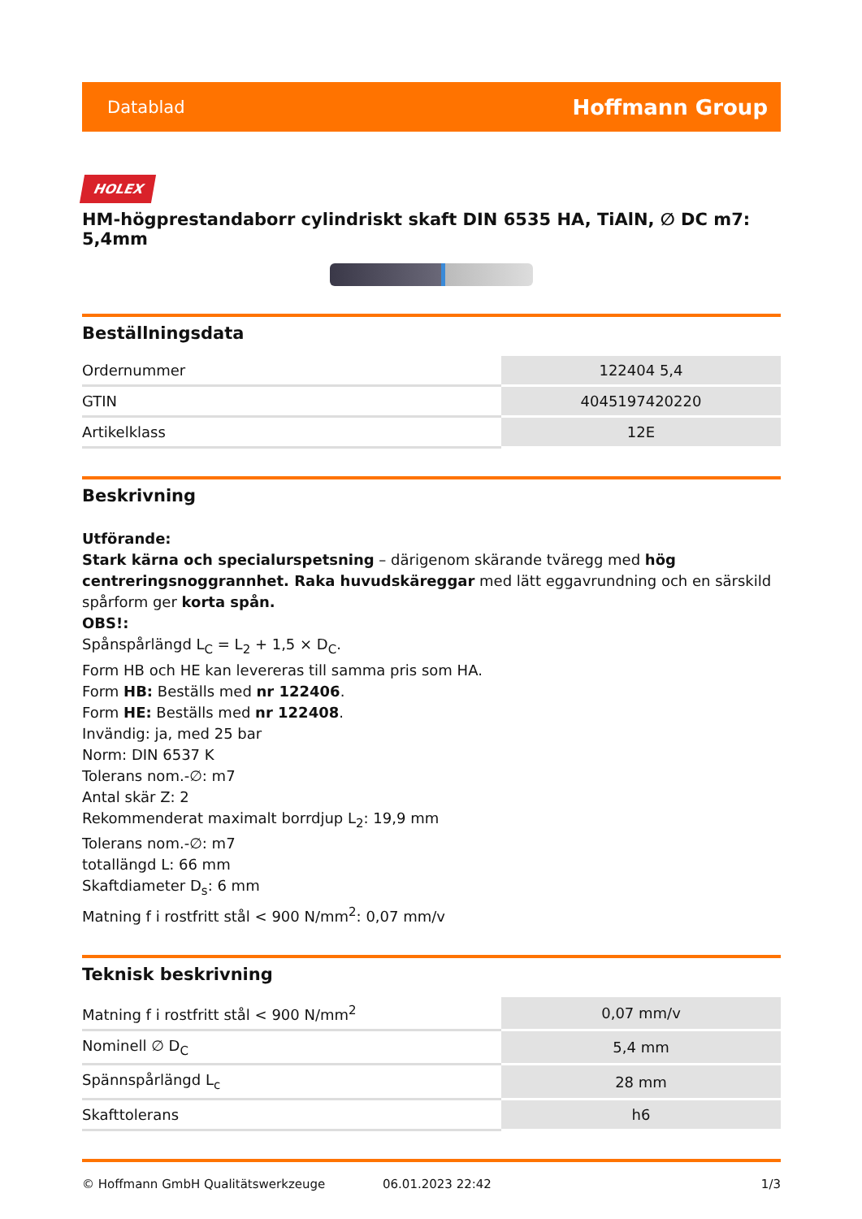Datablad Hoffmann Group
HOLEX
HM-högprestandaborr cylindriskt skaft DIN 6535 HA, TiAlN, ∅ DC m7: 5,4mm
Beställningsdata
| Ordernummer | 122404 5,4 |
| GTIN | 4045197420220 |
| Artikelklass | 12E |
Beskrivning
Utförande:
Stark kärna och specialurspetsning – därigenom skärande tväregg med hög centreringsnoggrannhet. Raka huvudskäreggar med lätt eggavrundning och en särskild spårform ger korta spån.
OBS!:
Spånspårlängd L<sub>C</sub> = L<sub>2</sub> + 1,5 × D<sub>C</sub>.
Form HB och HE kan levereras till samma pris som HA.
Form HB: Beställs med nr 122406.
Form HE: Beställs med nr 122408.
Invändig: ja, med 25 bar
Norm: DIN 6537 K
Tolerans nom.-∅: m7
Antal skär Z: 2
Rekommenderat maximalt borrdjup L<sub>2</sub>: 19,9 mm
Tolerans nom.-∅: m7
totallängd L: 66 mm
Skaftdiameter D<sub>s</sub>: 6 mm
Matning f i rostfritt stål < 900 N/mm<sup>2</sup>: 0,07 mm/v
Teknisk beskrivning
| Matning f i rostfritt stål < 900 N/mm<sup>2</sup> | 0,07 mm/v |
| Nominell ∅ D<sub>C</sub> | 5,4 mm |
| Spännspårlängd L<sub>c</sub> | 28 mm |
| Skafttolerans | h6 |
© Hoffmann GmbH Qualitätswerkzeuge 06.01.2023 22:42 1/3